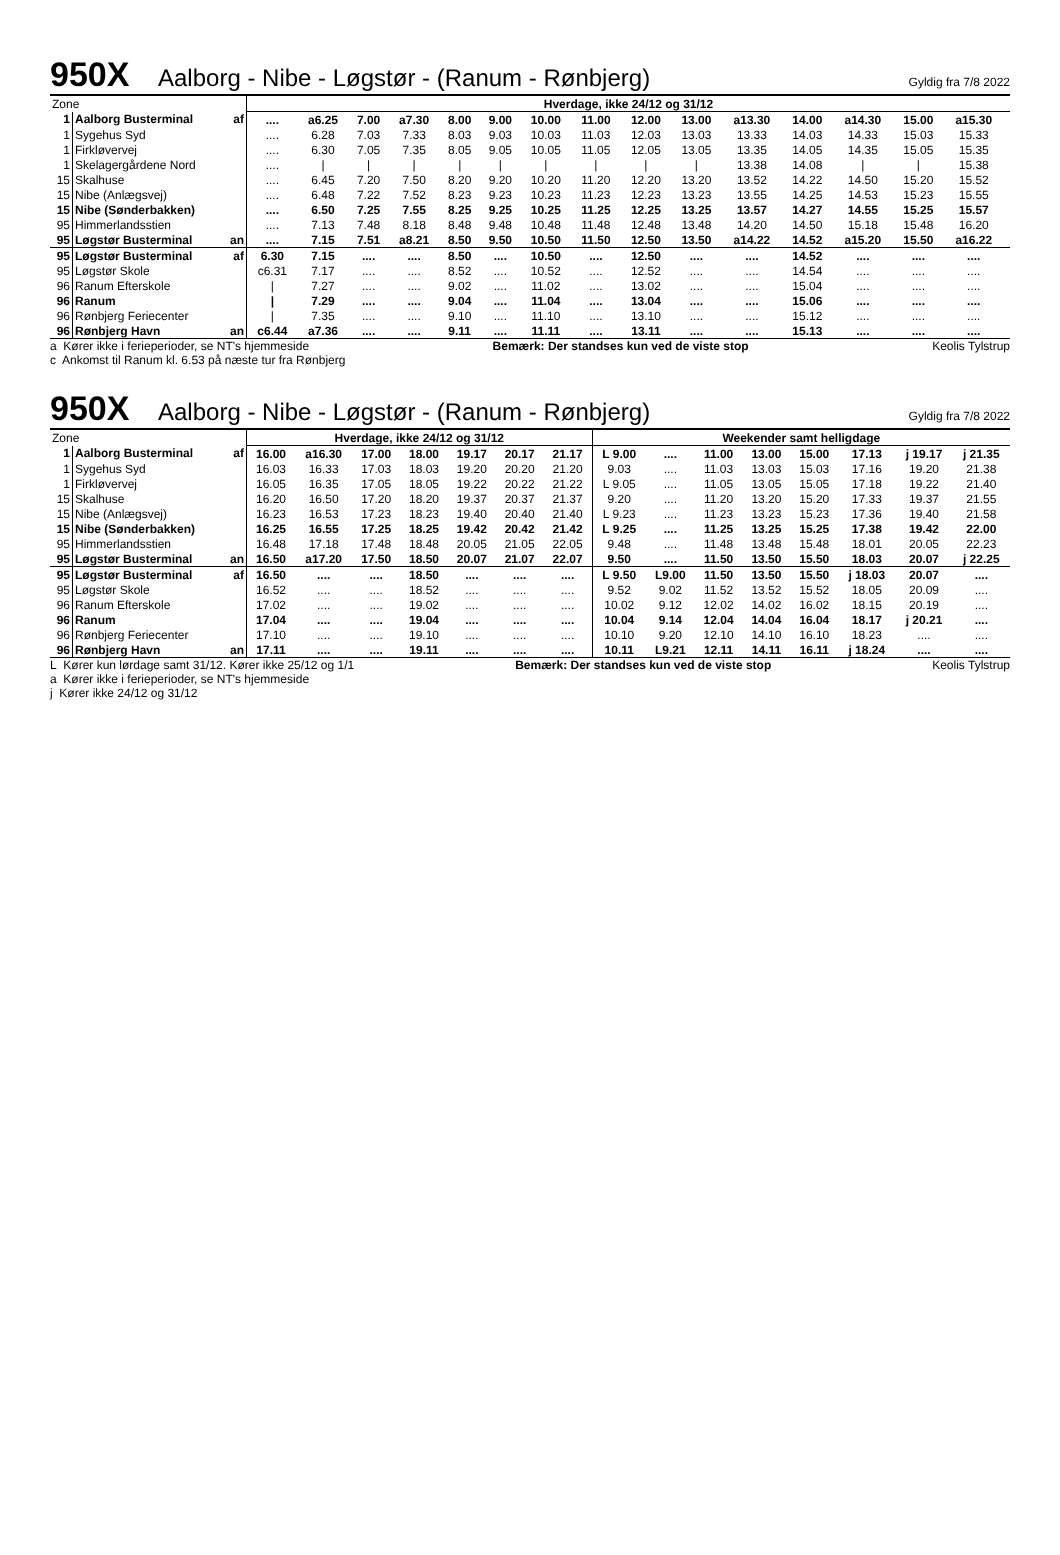950X Aalborg - Nibe - Løgstør - (Ranum - Rønbjerg) Gyldig fra 7/8 2022
| Zone | | | Hverdage, ikke 24/12 og 31/12 | | | | | | | | | | | | | | | |
| 1 | Aalborg Busterminal | af | .... | a6.25 | 7.00 | a7.30 | 8.00 | 9.00 | 10.00 | 11.00 | 12.00 | 13.00 | a13.30 | 14.00 | a14.30 | 15.00 | a15.30 | |
| 1 | Sygehus Syd | | .... | 6.28 | 7.03 | 7.33 | 8.03 | 9.03 | 10.03 | 11.03 | 12.03 | 13.03 | 13.33 | 14.03 | 14.33 | 15.03 | 15.33 | |
| 1 | Firkløvervej | | .... | 6.30 | 7.05 | 7.35 | 8.05 | 9.05 | 10.05 | 11.05 | 12.05 | 13.05 | 13.35 | 14.05 | 14.35 | 15.05 | 15.35 | |
| 1 | Skelagergårdene Nord | | .... | / | / | / | / | / | / | / | / | / | 13.38 | 14.08 | / | / | 15.38 | |
| 15 | Skalhuse | | .... | 6.45 | 7.20 | 7.50 | 8.20 | 9.20 | 10.20 | 11.20 | 12.20 | 13.20 | 13.52 | 14.22 | 14.50 | 15.20 | 15.52 | |
| 15 | Nibe (Anlægsvej) | | .... | 6.48 | 7.22 | 7.52 | 8.23 | 9.23 | 10.23 | 11.23 | 12.23 | 13.23 | 13.55 | 14.25 | 14.53 | 15.23 | 15.55 | |
| 15 | Nibe (Sønderbakken) | | .... | 6.50 | 7.25 | 7.55 | 8.25 | 9.25 | 10.25 | 11.25 | 12.25 | 13.25 | 13.57 | 14.27 | 14.55 | 15.25 | 15.57 | |
| 95 | Himmerlandsstien | | .... | 7.13 | 7.48 | 8.18 | 8.48 | 9.48 | 10.48 | 11.48 | 12.48 | 13.48 | 14.20 | 14.50 | 15.18 | 15.48 | 16.20 | |
| 95 | Løgstør Busterminal | an | .... | 7.15 | 7.51 | a8.21 | 8.50 | 9.50 | 10.50 | 11.50 | 12.50 | 13.50 | a14.22 | 14.52 | a15.20 | 15.50 | a16.22 | |
| 95 | Løgstør Busterminal | af | 6.30 | 7.15 | .... | .... | 8.50 | .... | 10.50 | .... | 12.50 | .... | .... | 14.52 | .... | .... | .... | |
| 95 | Løgstør Skole | | c6.31 | 7.17 | .... | .... | 8.52 | .... | 10.52 | .... | 12.52 | .... | .... | 14.54 | .... | .... | .... | |
| 96 | Ranum Efterskole | | / | 7.27 | .... | .... | 9.02 | .... | 11.02 | .... | 13.02 | .... | .... | 15.04 | .... | .... | .... | |
| 96 | Ranum | | / | 7.29 | .... | .... | 9.04 | .... | 11.04 | .... | 13.04 | .... | .... | 15.06 | .... | .... | .... | |
| 96 | Rønbjerg Feriecenter | | / | 7.35 | .... | .... | 9.10 | .... | 11.10 | .... | 13.10 | .... | .... | 15.12 | .... | .... | .... | |
| 96 | Rønbjerg Havn | an | c6.44 | a7.36 | .... | .... | 9.11 | .... | 11.11 | .... | 13.11 | .... | .... | 15.13 | .... | .... | .... | |
a Kører ikke i ferieperioder, se NT's hjemmeside Bemærk: Der standses kun ved de viste stop Keolis Tylstrup
c Ankomst til Ranum kl. 6.53 på næste tur fra Rønbjerg
950X Aalborg - Nibe - Løgstør - (Ranum - Rønbjerg) Gyldig fra 7/8 2022
| Zone | | | Hverdage, ikke 24/12 og 31/12 | | | | | | | Weekender samt helligdage | | | | | | | |
| 1 | Aalborg Busterminal | af | 16.00 | a16.30 | 17.00 | 18.00 | 19.17 | 20.17 | 21.17 | L 9.00 | .... | 11.00 | 13.00 | 15.00 | 17.13 | j 19.17 | j 21.35 |
| 1 | Sygehus Syd | | 16.03 | 16.33 | 17.03 | 18.03 | 19.20 | 20.20 | 21.20 | 9.03 | .... | 11.03 | 13.03 | 15.03 | 17.16 | 19.20 | 21.38 |
| 1 | Firkløvervej | | 16.05 | 16.35 | 17.05 | 18.05 | 19.22 | 20.22 | 21.22 | L 9.05 | .... | 11.05 | 13.05 | 15.05 | 17.18 | 19.22 | 21.40 |
| 15 | Skalhuse | | 16.20 | 16.50 | 17.20 | 18.20 | 19.37 | 20.37 | 21.37 | 9.20 | .... | 11.20 | 13.20 | 15.20 | 17.33 | 19.37 | 21.55 |
| 15 | Nibe (Anlægsvej) | | 16.23 | 16.53 | 17.23 | 18.23 | 19.40 | 20.40 | 21.40 | L 9.23 | .... | 11.23 | 13.23 | 15.23 | 17.36 | 19.40 | 21.58 |
| 15 | Nibe (Sønderbakken) | | 16.25 | 16.55 | 17.25 | 18.25 | 19.42 | 20.42 | 21.42 | L 9.25 | .... | 11.25 | 13.25 | 15.25 | 17.38 | 19.42 | 22.00 |
| 95 | Himmerlandsstien | | 16.48 | 17.18 | 17.48 | 18.48 | 20.05 | 21.05 | 22.05 | 9.48 | .... | 11.48 | 13.48 | 15.48 | 18.01 | 20.05 | 22.23 |
| 95 | Løgstør Busterminal | an | 16.50 | a17.20 | 17.50 | 18.50 | 20.07 | 21.07 | 22.07 | 9.50 | .... | 11.50 | 13.50 | 15.50 | 18.03 | 20.07 | j 22.25 |
| 95 | Løgstør Busterminal | af | 16.50 | .... | .... | 18.50 | .... | .... | .... | L 9.50 | L9.00 | 11.50 | 13.50 | 15.50 | j 18.03 | 20.07 | .... |
| 95 | Løgstør Skole | | 16.52 | .... | .... | 18.52 | .... | .... | .... | 9.52 | 9.02 | 11.52 | 13.52 | 15.52 | 18.05 | 20.09 | .... |
| 96 | Ranum Efterskole | | 17.02 | .... | .... | 19.02 | .... | .... | .... | 10.02 | 9.12 | 12.02 | 14.02 | 16.02 | 18.15 | 20.19 | .... |
| 96 | Ranum | | 17.04 | .... | .... | 19.04 | .... | .... | .... | 10.04 | 9.14 | 12.04 | 14.04 | 16.04 | 18.17 | j 20.21 | .... |
| 96 | Rønbjerg Feriecenter | | 17.10 | .... | .... | 19.10 | .... | .... | .... | 10.10 | 9.20 | 12.10 | 14.10 | 16.10 | 18.23 | .... | .... |
| 96 | Rønbjerg Havn | an | 17.11 | .... | .... | 19.11 | .... | .... | .... | 10.11 | L9.21 | 12.11 | 14.11 | 16.11 | j 18.24 | .... | .... |
L Kører kun lørdage samt 31/12. Kører ikke 25/12 og 1/1 Bemærk: Der standses kun ved de viste stop Keolis Tylstrup
a Kører ikke i ferieperioder, se NT's hjemmeside
j Kører ikke 24/12 og 31/12